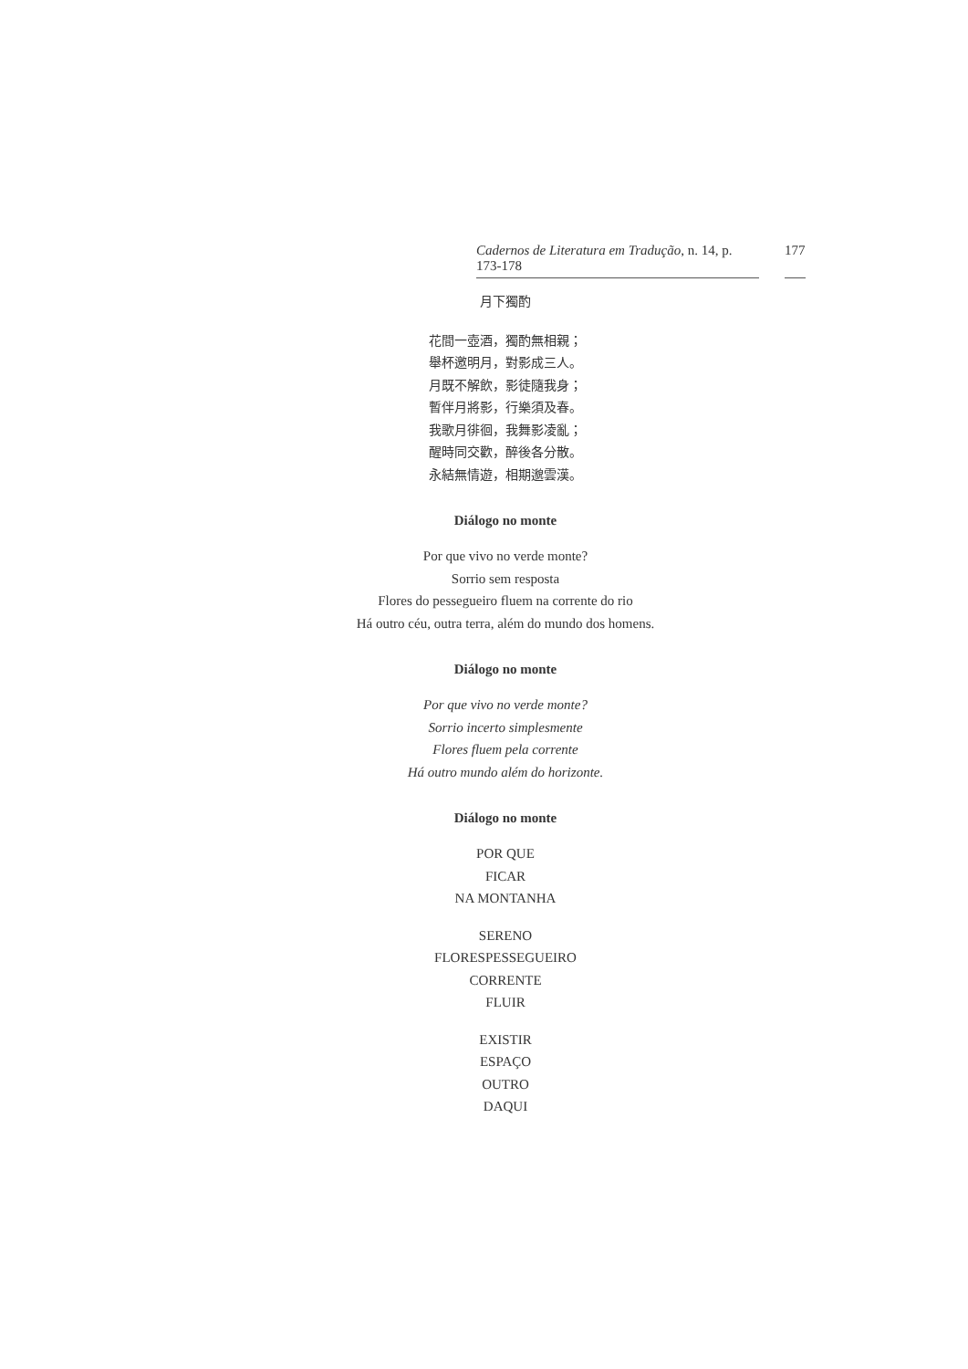Cadernos de Literatura em Tradução, n. 14, p. 173-178 177
月下獨酌
花間一壺酒，獨酌無相親；
舉杯邀明月，對影成三人。
月既不解飲，影徒隨我身；
暫伴月將影，行樂須及春。
我歌月徘徊，我舞影凌亂；
醒時同交歡，醉後各分散。
永結無情遊，相期邈雲漢。
Diálogo no monte
Por que vivo no verde monte?
Sorrio sem resposta
Flores do pessegueiro fluem na corrente do rio
Há outro céu, outra terra, além do mundo dos homens.
Diálogo no monte
Por que vivo no verde monte?
Sorrio incerto simplesmente
Flores fluem pela corrente
Há outro mundo além do horizonte.
Diálogo no monte
POR QUE
FICAR
NA MONTANHA
SERENO
FLORESPESSEGUEIRO
CORRENTE
FLUIR
EXISTIR
ESPAÇO
OUTRO
DAQUI